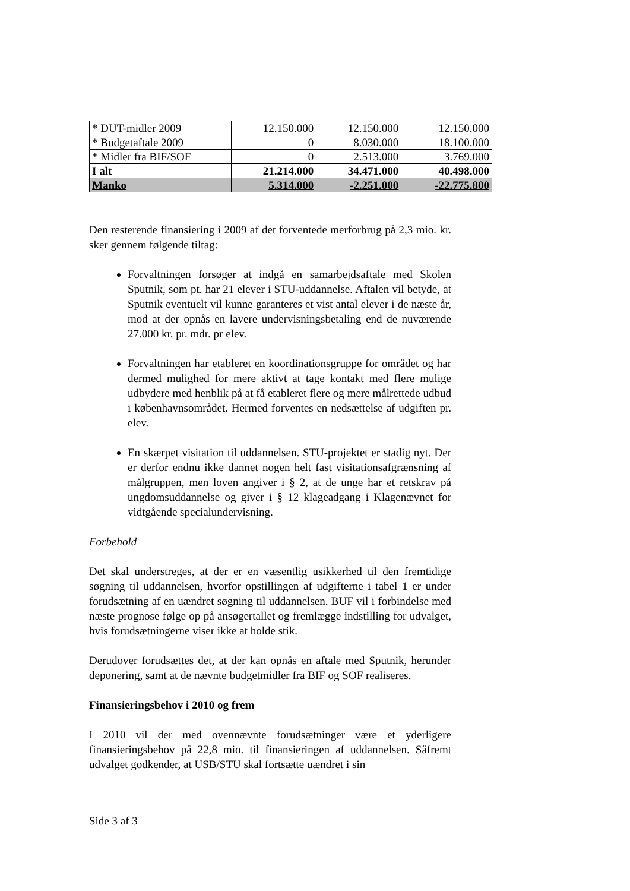| * DUT-midler 2009 | 12.150.000 | 12.150.000 | 12.150.000 |
| * Budgetaftale 2009 | 0 | 8.030.000 | 18.100.000 |
| * Midler fra BIF/SOF | 0 | 2.513.000 | 3.769.000 |
| I alt | 21.214.000 | 34.471.000 | 40.498.000 |
| Manko | 5.314.000 | -2.251.000 | -22.775.800 |
Den resterende finansiering i 2009 af det forventede merforbrug på 2,3 mio. kr. sker gennem følgende tiltag:
Forvaltningen forsøger at indgå en samarbejdsaftale med Skolen Sputnik, som pt. har 21 elever i STU-uddannelse. Aftalen vil betyde, at Sputnik eventuelt vil kunne garanteres et vist antal elever i de næste år, mod at der opnås en lavere undervisningsbetaling end de nuværende 27.000 kr. pr. mdr. pr elev.
Forvaltningen har etableret en koordinationsgruppe for området og har dermed mulighed for mere aktivt at tage kontakt med flere mulige udbydere med henblik på at få etableret flere og mere målrettede udbud i københavnsområdet. Hermed forventes en nedsættelse af udgiften pr. elev.
En skærpet visitation til uddannelsen. STU-projektet er stadig nyt. Der er derfor endnu ikke dannet nogen helt fast visitationsafgrænsning af målgruppen, men loven angiver i § 2, at de unge har et retskrav på ungdomsuddannelse og giver i § 12 klageadgang i Klagenævnet for vidtgående specialundervisning.
Forbehold
Det skal understreges, at der er en væsentlig usikkerhed til den fremtidige søgning til uddannelsen, hvorfor opstillingen af udgifterne i tabel 1 er under forudsætning af en uændret søgning til uddannelsen. BUF vil i forbindelse med næste prognose følge op på ansøgertallet og fremlægge indstilling for udvalget, hvis forudsætningerne viser ikke at holde stik.
Derudover forudsættes det, at der kan opnås en aftale med Sputnik, herunder deponering, samt at de nævnte budgetmidler fra BIF og SOF realiseres.
Finansieringsbehov i 2010 og frem
I 2010 vil der med ovennævnte forudsætninger være et yderligere finansieringsbehov på 22,8 mio. til finansieringen af uddannelsen. Såfremt udvalget godkender, at USB/STU skal fortsætte uændret i sin
Side 3 af 3